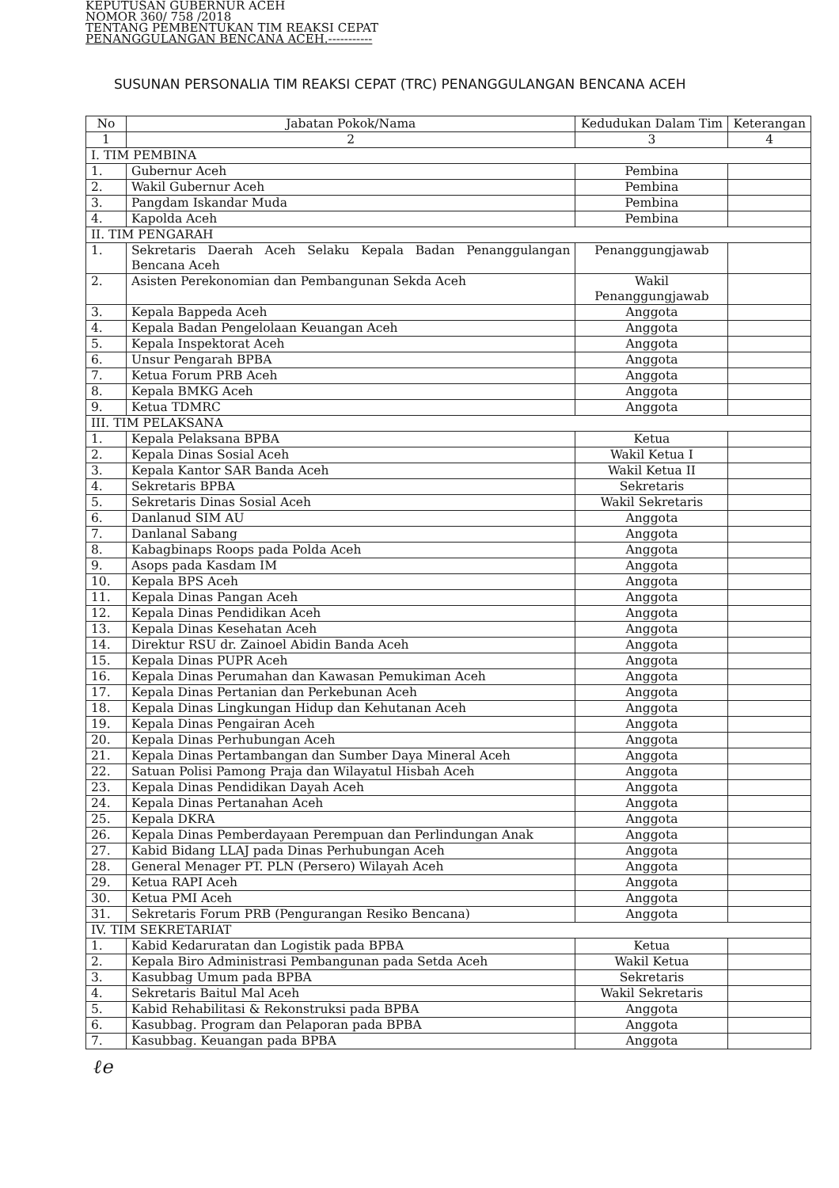KEPUTUSAN GUBERNUR ACEH
NOMOR 360/ 758 /2018
TENTANG PEMBENTUKAN TIM REAKSI CEPAT
PENANGGULANGAN BENCANA ACEH.-----------
SUSUNAN PERSONALIA TIM REAKSI CEPAT (TRC) PENANGGULANGAN BENCANA ACEH
| No | Jabatan Pokok/Nama | Kedudukan Dalam Tim | Keterangan |
| --- | --- | --- | --- |
| 1 | 2 | 3 | 4 |
| I. TIM PEMBINA | | | |
| 1. | Gubernur Aceh | Pembina | |
| 2. | Wakil Gubernur Aceh | Pembina | |
| 3. | Pangdam Iskandar Muda | Pembina | |
| 4. | Kapolda Aceh | Pembina | |
| II. TIM PENGARAH | | | |
| 1. | Sekretaris Daerah Aceh Selaku Kepala Badan Penanggulangan Bencana Aceh | Penanggungjawab | |
| 2. | Asisten Perekonomian dan Pembangunan Sekda Aceh | Wakil Penanggungjawab | |
| 3. | Kepala Bappeda Aceh | Anggota | |
| 4. | Kepala Badan Pengelolaan Keuangan Aceh | Anggota | |
| 5. | Kepala Inspektorat Aceh | Anggota | |
| 6. | Unsur Pengarah BPBA | Anggota | |
| 7. | Ketua Forum PRB Aceh | Anggota | |
| 8. | Kepala BMKG Aceh | Anggota | |
| 9. | Ketua TDMRC | Anggota | |
| III. TIM PELAKSANA | | | |
| 1. | Kepala Pelaksana BPBA | Ketua | |
| 2. | Kepala Dinas Sosial Aceh | Wakil Ketua I | |
| 3. | Kepala Kantor SAR Banda Aceh | Wakil Ketua II | |
| 4. | Sekretaris BPBA | Sekretaris | |
| 5. | Sekretaris Dinas Sosial Aceh | Wakil Sekretaris | |
| 6. | Danlanud SIM AU | Anggota | |
| 7. | Danlanal Sabang | Anggota | |
| 8. | Kabagbinaps Roops pada Polda Aceh | Anggota | |
| 9. | Asops pada Kasdam IM | Anggota | |
| 10. | Kepala BPS Aceh | Anggota | |
| 11. | Kepala Dinas Pangan Aceh | Anggota | |
| 12. | Kepala Dinas Pendidikan Aceh | Anggota | |
| 13. | Kepala Dinas Kesehatan Aceh | Anggota | |
| 14. | Direktur RSU dr. Zainoel Abidin Banda Aceh | Anggota | |
| 15. | Kepala Dinas PUPR Aceh | Anggota | |
| 16. | Kepala Dinas Perumahan dan Kawasan Pemukiman Aceh | Anggota | |
| 17. | Kepala Dinas Pertanian dan Perkebunan Aceh | Anggota | |
| 18. | Kepala Dinas Lingkungan Hidup dan Kehutanan Aceh | Anggota | |
| 19. | Kepala Dinas Pengairan Aceh | Anggota | |
| 20. | Kepala Dinas Perhubungan Aceh | Anggota | |
| 21. | Kepala Dinas Pertambangan dan Sumber Daya Mineral Aceh | Anggota | |
| 22. | Satuan Polisi Pamong Praja dan Wilayatul Hisbah Aceh | Anggota | |
| 23. | Kepala Dinas Pendidikan Dayah Aceh | Anggota | |
| 24. | Kepala Dinas Pertanahan Aceh | Anggota | |
| 25. | Kepala DKRA | Anggota | |
| 26. | Kepala Dinas Pemberdayaan Perempuan dan Perlindungan Anak | Anggota | |
| 27. | Kabid Bidang LLAJ pada Dinas Perhubungan Aceh | Anggota | |
| 28. | General Menager PT. PLN (Persero) Wilayah Aceh | Anggota | |
| 29. | Ketua RAPI Aceh | Anggota | |
| 30. | Ketua PMI Aceh | Anggota | |
| 31. | Sekretaris Forum PRB (Pengurangan Resiko Bencana) | Anggota | |
| IV. TIM SEKRETARIAT | | | |
| 1. | Kabid Kedaruratan dan Logistik pada BPBA | Ketua | |
| 2. | Kepala Biro Administrasi Pembangunan pada Setda Aceh | Wakil Ketua | |
| 3. | Kasubbag Umum pada BPBA | Sekretaris | |
| 4. | Sekretaris Baitul Mal Aceh | Wakil Sekretaris | |
| 5. | Kabid Rehabilitasi & Rekonstruksi pada BPBA | Anggota | |
| 6. | Kasubbag. Program dan Pelaporan pada BPBA | Anggota | |
| 7. | Kasubbag. Keuangan pada BPBA | Anggota | |
ℓe